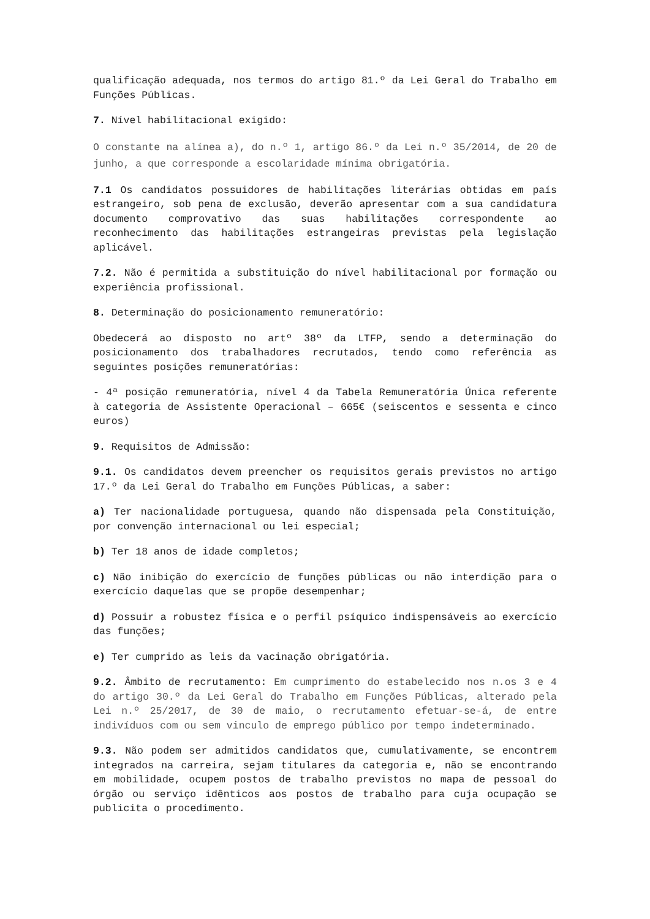qualificação adequada, nos termos do artigo 81.º da Lei Geral do Trabalho em Funções Públicas.
7. Nível habilitacional exigido:
O constante na alínea a), do n.º 1, artigo 86.º da Lei n.º 35/2014, de 20 de junho, a que corresponde a escolaridade mínima obrigatória.
7.1 Os candidatos possuidores de habilitações literárias obtidas em país estrangeiro, sob pena de exclusão, deverão apresentar com a sua candidatura documento comprovativo das suas habilitações correspondente ao reconhecimento das habilitações estrangeiras previstas pela legislação aplicável.
7.2. Não é permitida a substituição do nível habilitacional por formação ou experiência profissional.
8. Determinação do posicionamento remuneratório:
Obedecerá ao disposto no artº 38º da LTFP, sendo a determinação do posicionamento dos trabalhadores recrutados, tendo como referência as seguintes posições remuneratórias:
- 4ª posição remuneratória, nível 4 da Tabela Remuneratória Única referente à categoria de Assistente Operacional – 665€ (seiscentos e sessenta e cinco euros)
9. Requisitos de Admissão:
9.1. Os candidatos devem preencher os requisitos gerais previstos no artigo 17.º da Lei Geral do Trabalho em Funções Públicas, a saber:
a) Ter nacionalidade portuguesa, quando não dispensada pela Constituição, por convenção internacional ou lei especial;
b) Ter 18 anos de idade completos;
c) Não inibição do exercício de funções públicas ou não interdição para o exercício daquelas que se propõe desempenhar;
d) Possuir a robustez física e o perfil psíquico indispensáveis ao exercício das funções;
e) Ter cumprido as leis da vacinação obrigatória.
9.2. Âmbito de recrutamento: Em cumprimento do estabelecido nos n.os 3 e 4 do artigo 30.º da Lei Geral do Trabalho em Funções Públicas, alterado pela Lei n.º 25/2017, de 30 de maio, o recrutamento efetuar-se-á, de entre indivíduos com ou sem vinculo de emprego público por tempo indeterminado.
9.3. Não podem ser admitidos candidatos que, cumulativamente, se encontrem integrados na carreira, sejam titulares da categoria e, não se encontrando em mobilidade, ocupem postos de trabalho previstos no mapa de pessoal do órgão ou serviço idênticos aos postos de trabalho para cuja ocupação se publicita o procedimento.